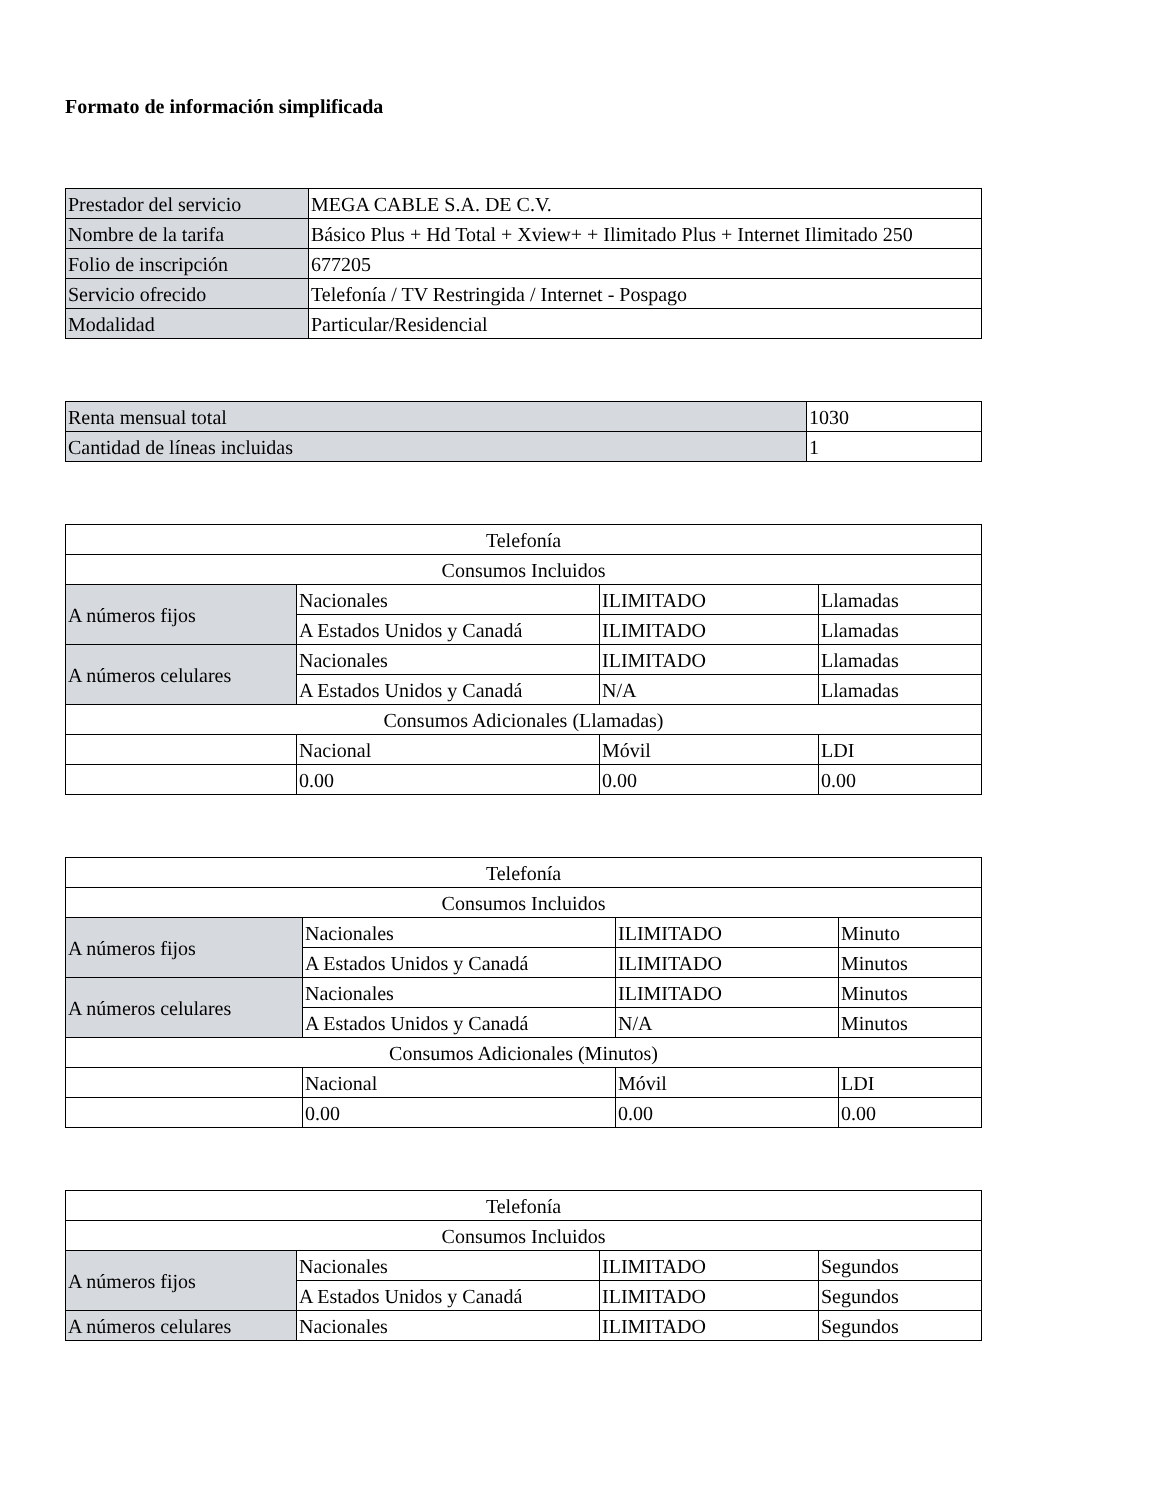Formato de información simplificada
| Prestador del servicio | MEGA CABLE S.A. DE C.V. |
| Nombre de la tarifa | Básico Plus + Hd Total + Xview+ + Ilimitado Plus + Internet Ilimitado 250 |
| Folio de inscripción | 677205 |
| Servicio ofrecido | Telefonía / TV Restringida / Internet - Pospago |
| Modalidad | Particular/Residencial |
| Renta mensual total | 1030 |
| Cantidad de líneas incluidas | 1 |
| Telefonía | | | |
| Consumos Incluidos | | | |
| A números fijos | Nacionales | ILIMITADO | Llamadas |
| | A Estados Unidos y Canadá | ILIMITADO | Llamadas |
| A números celulares | Nacionales | ILIMITADO | Llamadas |
| | A Estados Unidos y Canadá | N/A | Llamadas |
| Consumos Adicionales (Llamadas) | | | |
| | Nacional | Móvil | LDI |
| | 0.00 | 0.00 | 0.00 |
| Telefonía | | | |
| Consumos Incluidos | | | |
| A números fijos | Nacionales | ILIMITADO | Minuto |
| | A Estados Unidos y Canadá | ILIMITADO | Minutos |
| A números celulares | Nacionales | ILIMITADO | Minutos |
| | A Estados Unidos y Canadá | N/A | Minutos |
| Consumos Adicionales (Minutos) | | | |
| | Nacional | Móvil | LDI |
| | 0.00 | 0.00 | 0.00 |
| Telefonía | | | |
| Consumos Incluidos | | | |
| A números fijos | Nacionales | ILIMITADO | Segundos |
| | A Estados Unidos y Canadá | ILIMITADO | Segundos |
| A números celulares | Nacionales | ILIMITADO | Segundos |